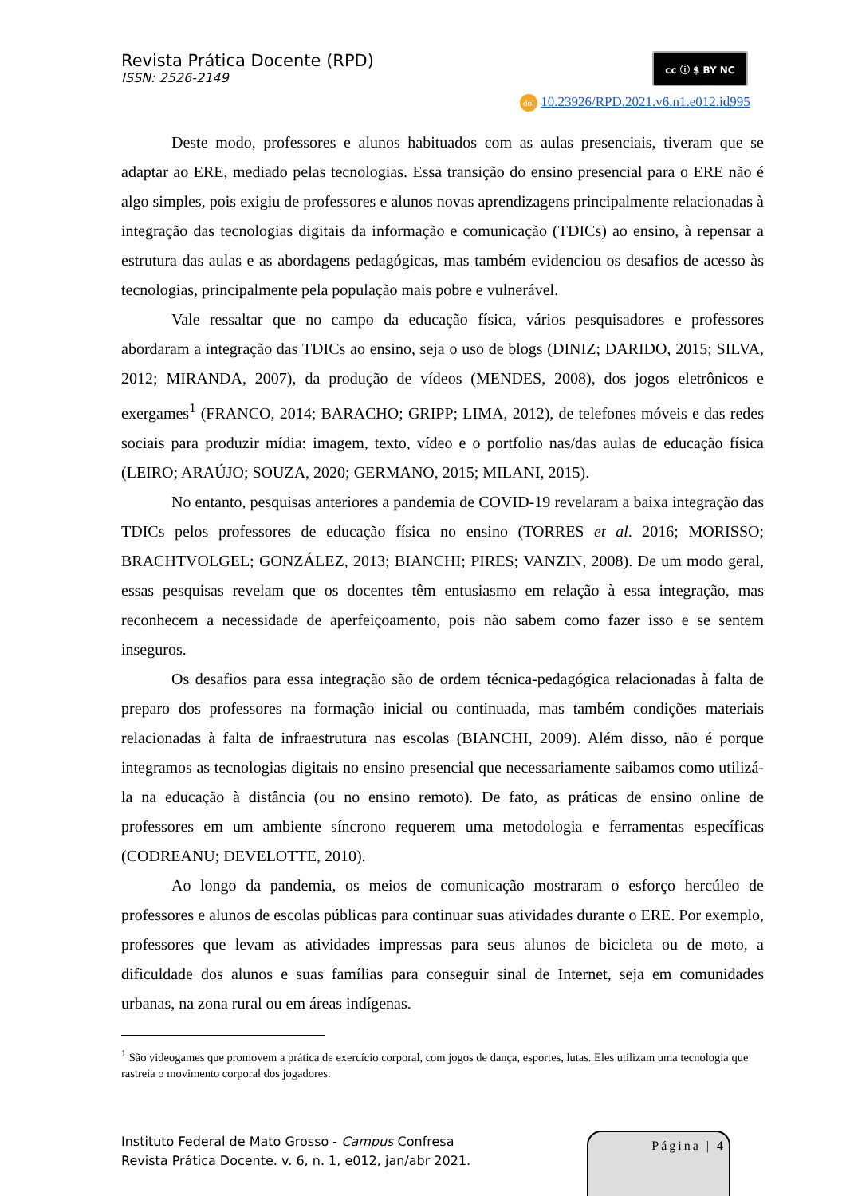Revista Prática Docente (RPD)
ISSN: 2526-2149
cc ⓘ $ BY NC
doi 10.23926/RPD.2021.v6.n1.e012.id995
Deste modo, professores e alunos habituados com as aulas presenciais, tiveram que se adaptar ao ERE, mediado pelas tecnologias. Essa transição do ensino presencial para o ERE não é algo simples, pois exigiu de professores e alunos novas aprendizagens principalmente relacionadas à integração das tecnologias digitais da informação e comunicação (TDICs) ao ensino, à repensar a estrutura das aulas e as abordagens pedagógicas, mas também evidenciou os desafios de acesso às tecnologias, principalmente pela população mais pobre e vulnerável.
Vale ressaltar que no campo da educação física, vários pesquisadores e professores abordaram a integração das TDICs ao ensino, seja o uso de blogs (DINIZ; DARIDO, 2015; SILVA, 2012; MIRANDA, 2007), da produção de vídeos (MENDES, 2008), dos jogos eletrônicos e exergames<sup>1</sup> (FRANCO, 2014; BARACHO; GRIPP; LIMA, 2012), de telefones móveis e das redes sociais para produzir mídia: imagem, texto, vídeo e o portfolio nas/das aulas de educação física (LEIRO; ARAÚJO; SOUZA, 2020; GERMANO, 2015; MILANI, 2015).
No entanto, pesquisas anteriores a pandemia de COVID-19 revelaram a baixa integração das TDICs pelos professores de educação física no ensino (TORRES et al. 2016; MORISSO; BRACHTVOLGEL; GONZÁLEZ, 2013; BIANCHI; PIRES; VANZIN, 2008). De um modo geral, essas pesquisas revelam que os docentes têm entusiasmo em relação à essa integração, mas reconhecem a necessidade de aperfeiçoamento, pois não sabem como fazer isso e se sentem inseguros.
Os desafios para essa integração são de ordem técnica-pedagógica relacionadas à falta de preparo dos professores na formação inicial ou continuada, mas também condições materiais relacionadas à falta de infraestrutura nas escolas (BIANCHI, 2009). Além disso, não é porque integramos as tecnologias digitais no ensino presencial que necessariamente saibamos como utilizá-la na educação à distância (ou no ensino remoto). De fato, as práticas de ensino online de professores em um ambiente síncrono requerem uma metodologia e ferramentas específicas (CODREANU; DEVELOTTE, 2010).
Ao longo da pandemia, os meios de comunicação mostraram o esforço hercúleo de professores e alunos de escolas públicas para continuar suas atividades durante o ERE. Por exemplo, professores que levam as atividades impressas para seus alunos de bicicleta ou de moto, a dificuldade dos alunos e suas famílias para conseguir sinal de Internet, seja em comunidades urbanas, na zona rural ou em áreas indígenas.
<sup>1</sup> São videogames que promovem a prática de exercício corporal, com jogos de dança, esportes, lutas. Eles utilizam uma tecnologia que rastreia o movimento corporal dos jogadores.
Instituto Federal de Mato Grosso - Campus Confresa
Revista Prática Docente. v. 6, n. 1, e012, jan/abr 2021.
Página | 4